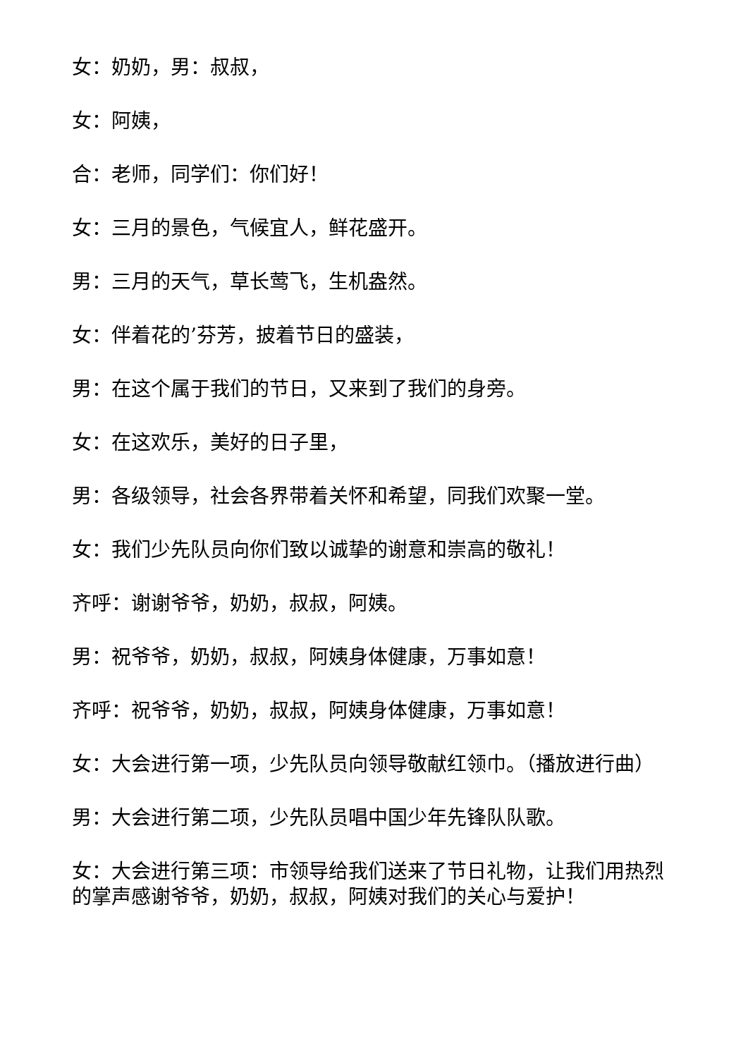女：奶奶，男：叔叔，
女：阿姨，
合：老师，同学们：你们好！
女：三月的景色，气候宜人，鲜花盛开。
男：三月的天气，草长莺飞，生机盎然。
女：伴着花的’芬芳，披着节日的盛装，
男：在这个属于我们的节日，又来到了我们的身旁。
女：在这欢乐，美好的日子里，
男：各级领导，社会各界带着关怀和希望，同我们欢聚一堂。
女：我们少先队员向你们致以诚挚的谢意和崇高的敬礼！
齐呼：谢谢爷爷，奶奶，叔叔，阿姨。
男：祝爷爷，奶奶，叔叔，阿姨身体健康，万事如意！
齐呼：祝爷爷，奶奶，叔叔，阿姨身体健康，万事如意！
女：大会进行第一项，少先队员向领导敬献红领巾。（播放进行曲）
男：大会进行第二项，少先队员唱中国少年先锋队队歌。
女：大会进行第三项：市领导给我们送来了节日礼物，让我们用热烈的掌声感谢爷爷，奶奶，叔叔，阿姨对我们的关心与爱护！